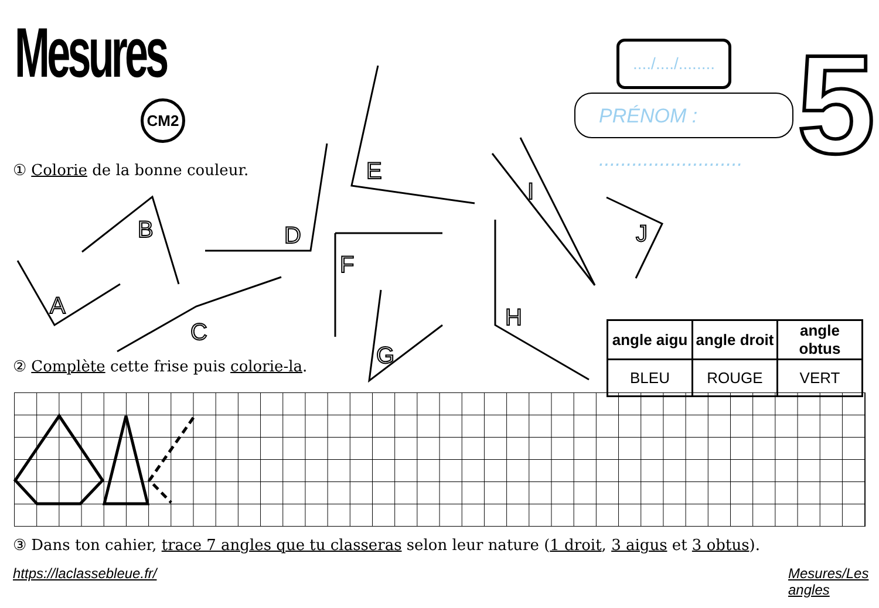Mesures
CM2
..../..../........
PRÉNOM : ..........................
5
① Colorie de la bonne couleur.
A
B
C
D
E
F
G
H
I
J
| angle aigu | angle droit | angle obtus |
| --- | --- | --- |
| BLEU | ROUGE | VERT |
② Complète cette frise puis colorie-la.
③ Dans ton cahier, trace 7 angles que tu classeras selon leur nature (1 droit, 3 aigus et 3 obtus).
https://laclassebleue.fr/ Mesures/Les angles